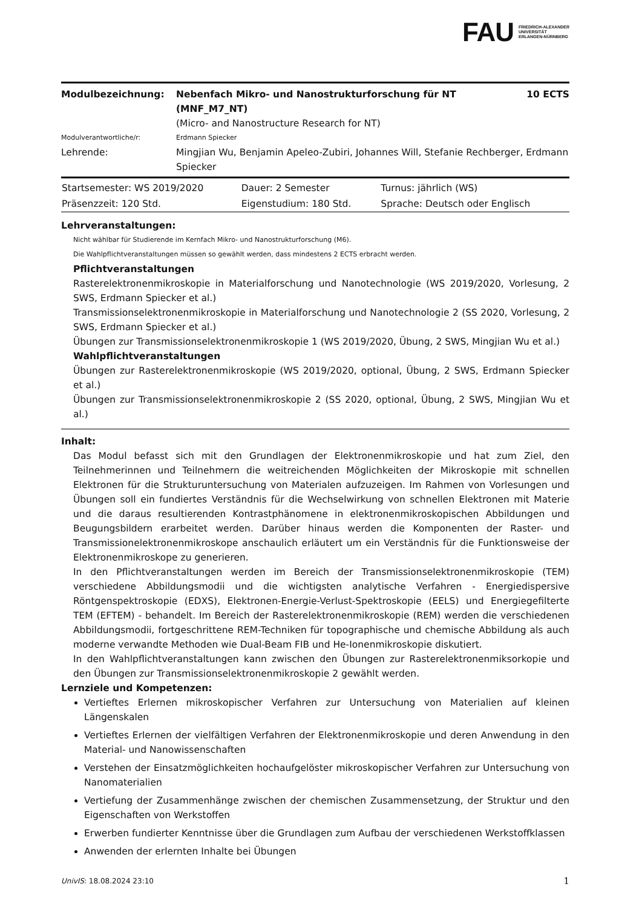FAU FRIEDRICH-ALEXANDER
UNIVERSITÄT
ERLANGEN-NÜRNBERG
| Modulbezeichnung: | Nebenfach Mikro- und Nanostrukturforschung für NT (MNF_M7_NT) (Micro- and Nanostructure Research for NT) | 10 ECTS |
| Modulverantwortliche/r: | Erdmann Spiecker | |
| Lehrende: | Mingjian Wu, Benjamin Apeleo-Zubiri, Johannes Will, Stefanie Rechberger, Erdmann Spiecker | |
| Startsemester: WS 2019/2020 | Dauer: 2 Semester | Turnus: jährlich (WS) |
| Präsenzzeit: 120 Std. | Eigenstudium: 180 Std. | Sprache: Deutsch oder Englisch |
Lehrveranstaltungen:
Nicht wählbar für Studierende im Kernfach Mikro- und Nanostrukturforschung (M6).
Die Wahlpflichtveranstaltungen müssen so gewählt werden, dass mindestens 2 ECTS erbracht werden.
Pflichtveranstaltungen
Rasterelektronenmikroskopie in Materialforschung und Nanotechnologie (WS 2019/2020, Vorlesung, 2 SWS, Erdmann Spiecker et al.)
Transmissionselektronenmikroskopie in Materialforschung und Nanotechnologie 2 (SS 2020, Vorlesung, 2 SWS, Erdmann Spiecker et al.)
Übungen zur Transmissionselektronenmikroskopie 1 (WS 2019/2020, Übung, 2 SWS, Mingjian Wu et al.)
Wahlpflichtveranstaltungen
Übungen zur Rasterelektronenmikroskopie (WS 2019/2020, optional, Übung, 2 SWS, Erdmann Spiecker et al.)
Übungen zur Transmissionselektronenmikroskopie 2 (SS 2020, optional, Übung, 2 SWS, Mingjian Wu et al.)
Inhalt:
Das Modul befasst sich mit den Grundlagen der Elektronenmikroskopie und hat zum Ziel, den Teilnehmerinnen und Teilnehmern die weitreichenden Möglichkeiten der Mikroskopie mit schnellen Elektronen für die Strukturuntersuchung von Materialen aufzuzeigen. Im Rahmen von Vorlesungen und Übungen soll ein fundiertes Verständnis für die Wechselwirkung von schnellen Elektronen mit Materie und die daraus resultierenden Kontrastphänomene in elektronenmikroskopischen Abbildungen und Beugungsbildern erarbeitet werden. Darüber hinaus werden die Komponenten der Raster- und Transmissionelektronenmikroskope anschaulich erläutert um ein Verständnis für die Funktionsweise der Elektronenmikroskope zu generieren.
In den Pflichtveranstaltungen werden im Bereich der Transmissionselektronenmikroskopie (TEM) verschiedene Abbildungsmodii und die wichtigsten analytische Verfahren - Energiedispersive Röntgenspektroskopie (EDXS), Elektronen-Energie-Verlust-Spektroskopie (EELS) und Energiegefilterte TEM (EFTEM) - behandelt. Im Bereich der Rasterelektronenmikroskopie (REM) werden die verschiedenen Abbildungsmodii, fortgeschrittene REM-Techniken für topographische und chemische Abbildung als auch moderne verwandte Methoden wie Dual-Beam FIB und He-Ionenmikroskopie diskutiert.
In den Wahlpflichtveranstaltungen kann zwischen den Übungen zur Rasterelektronenmiksorkopie und den Übungen zur Transmissionselektronenmikroskopie 2 gewählt werden.
Lernziele und Kompetenzen:
Vertieftes Erlernen mikroskopischer Verfahren zur Untersuchung von Materialien auf kleinen Längenskalen
Vertieftes Erlernen der vielfältigen Verfahren der Elektronenmikroskopie und deren Anwendung in den Material- und Nanowissenschaften
Verstehen der Einsatzmöglichkeiten hochaufgelöster mikroskopischer Verfahren zur Untersuchung von Nanomaterialien
Vertiefung der Zusammenhänge zwischen der chemischen Zusammensetzung, der Struktur und den Eigenschaften von Werkstoffen
Erwerben fundierter Kenntnisse über die Grundlagen zum Aufbau der verschiedenen Werkstoffklassen
Anwenden der erlernten Inhalte bei Übungen
UnivIS: 18.08.2024 23:10 1